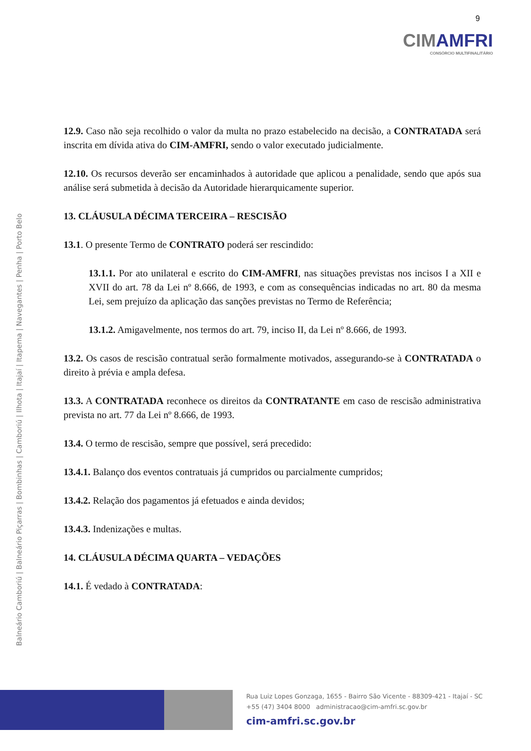9
CIMAMFRI
CONSÓRCIO MULTIFINALITÁRIO
Balneário Camboriú | Balneário Piçarras | Bombinhas | Camboriú | Ilhota | Itajaí | Itapema | Navegantes | Penha | Porto Belo
12.9. Caso não seja recolhido o valor da multa no prazo estabelecido na decisão, a CONTRATADA será inscrita em dívida ativa do CIM-AMFRI, sendo o valor executado judicialmente.
12.10. Os recursos deverão ser encaminhados à autoridade que aplicou a penalidade, sendo que após sua análise será submetida à decisão da Autoridade hierarquicamente superior.
13. CLÁUSULA DÉCIMA TERCEIRA – RESCISÃO
13.1. O presente Termo de CONTRATO poderá ser rescindido:
13.1.1. Por ato unilateral e escrito do CIM-AMFRI, nas situações previstas nos incisos I a XII e XVII do art. 78 da Lei nº 8.666, de 1993, e com as consequências indicadas no art. 80 da mesma Lei, sem prejuízo da aplicação das sanções previstas no Termo de Referência;
13.1.2. Amigavelmente, nos termos do art. 79, inciso II, da Lei nº 8.666, de 1993.
13.2. Os casos de rescisão contratual serão formalmente motivados, assegurando-se à CONTRATADA o direito à prévia e ampla defesa.
13.3. A CONTRATADA reconhece os direitos da CONTRATANTE em caso de rescisão administrativa prevista no art. 77 da Lei nº 8.666, de 1993.
13.4. O termo de rescisão, sempre que possível, será precedido:
13.4.1. Balanço dos eventos contratuais já cumpridos ou parcialmente cumpridos;
13.4.2. Relação dos pagamentos já efetuados e ainda devidos;
13.4.3. Indenizações e multas.
14. CLÁUSULA DÉCIMA QUARTA – VEDAÇÕES
14.1. É vedado à CONTRATADA:
Rua Luiz Lopes Gonzaga, 1655 - Bairro São Vicente - 88309-421 - Itajaí - SC
+55 (47) 3404 8000 administracao@cim-amfri.sc.gov.br
cim-amfri.sc.gov.br